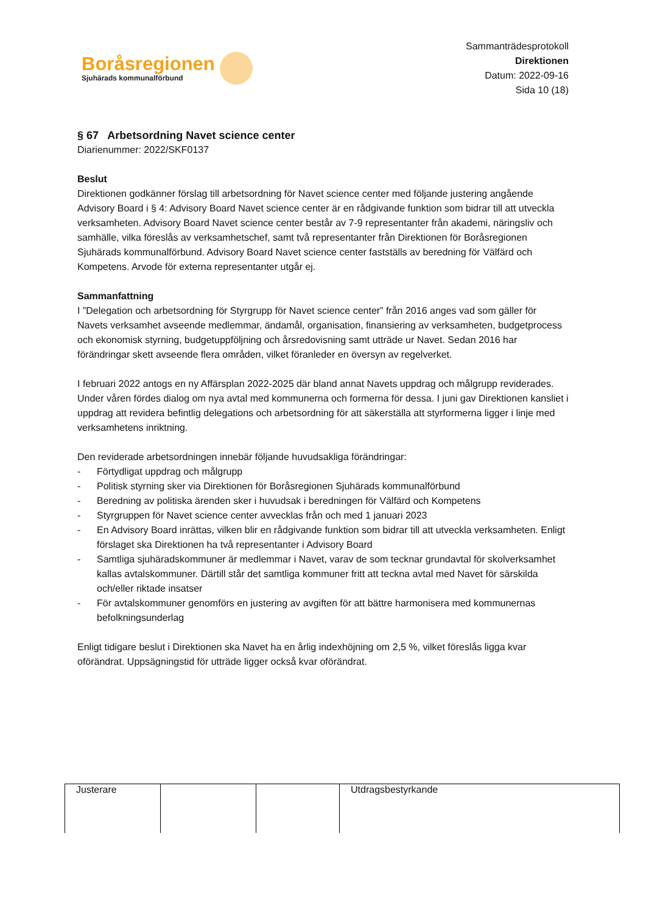Boråsregionen
Sjuhärads kommunalförbund
Sammanträdesprotokoll
Direktionen
Datum: 2022-09-16
Sida 10 (18)
§ 67 Arbetsordning Navet science center
Diarienummer: 2022/SKF0137
Beslut
Direktionen godkänner förslag till arbetsordning för Navet science center med följande justering angående Advisory Board i § 4: Advisory Board Navet science center är en rådgivande funktion som bidrar till att utveckla verksamheten. Advisory Board Navet science center består av 7-9 representanter från akademi, näringsliv och samhälle, vilka föreslås av verksamhetschef, samt två representanter från Direktionen för Boråsregionen Sjuhärads kommunalförbund. Advisory Board Navet science center fastställs av beredning för Välfärd och Kompetens. Arvode för externa representanter utgår ej.
Sammanfattning
I ”Delegation och arbetsordning för Styrgrupp för Navet science center” från 2016 anges vad som gäller för Navets verksamhet avseende medlemmar, ändamål, organisation, finansiering av verksamheten, budgetprocess och ekonomisk styrning, budgetuppföljning och årsredovisning samt utträde ur Navet. Sedan 2016 har förändringar skett avseende flera områden, vilket föranleder en översyn av regelverket.
I februari 2022 antogs en ny Affärsplan 2022-2025 där bland annat Navets uppdrag och målgrupp reviderades. Under våren fördes dialog om nya avtal med kommunerna och formerna för dessa. I juni gav Direktionen kansliet i uppdrag att revidera befintlig delegations och arbetsordning för att säkerställa att styrformerna ligger i linje med verksamhetens inriktning.
Den reviderade arbetsordningen innebär följande huvudsakliga förändringar:
- Förtydligat uppdrag och målgrupp
- Politisk styrning sker via Direktionen för Boråsregionen Sjuhärads kommunalförbund
- Beredning av politiska ärenden sker i huvudsak i beredningen för Välfärd och Kompetens
- Styrgruppen för Navet science center avvecklas från och med 1 januari 2023
- En Advisory Board inrättas, vilken blir en rådgivande funktion som bidrar till att utveckla verksamheten. Enligt förslaget ska Direktionen ha två representanter i Advisory Board
- Samtliga sjuhäradskommuner är medlemmar i Navet, varav de som tecknar grundavtal för skolverksamhet kallas avtalskommuner. Därtill står det samtliga kommuner fritt att teckna avtal med Navet för särskilda och/eller riktade insatser
- För avtalskommuner genomförs en justering av avgiften för att bättre harmonisera med kommunernas befolkningsunderlag
Enligt tidigare beslut i Direktionen ska Navet ha en årlig indexhöjning om 2,5 %, vilket föreslås ligga kvar oförändrat. Uppsägningstid för utträde ligger också kvar oförändrat.
| Justerare | | | Utdragsbestyrkande | |